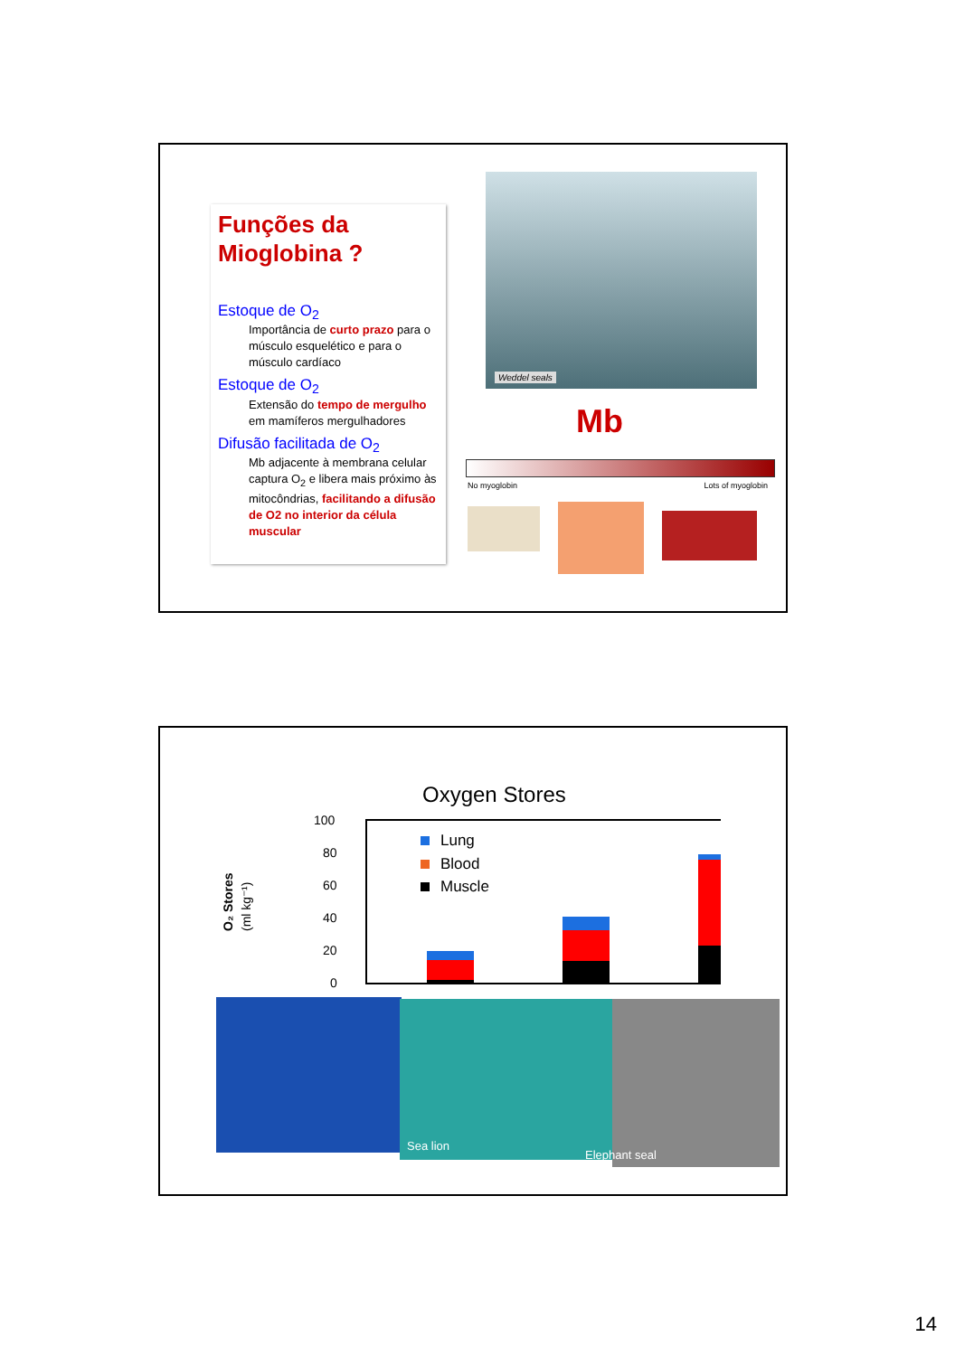Funções da Mioglobina ?
Estoque de O<sub>2</sub>
Importância de curto prazo para o músculo esquelético e para o músculo cardíaco
Estoque de O<sub>2</sub>
Extensão do tempo de mergulho em mamíferos mergulhadores
Difusão facilitada de O<sub>2</sub>
Mb adjacente à membrana celular captura O<sub>2</sub> e libera mais próximo às mitocôndrias, facilitando a difusão de O2 no interior da célula muscular
Weddel seals
Mb
No myoglobin Lots of myoglobin
Oxygen Stores
O₂ Stores
(ml kg⁻¹)
100
80
60
40
20
0
Lung
Blood
Muscle
Sea lion Elephant seal
14